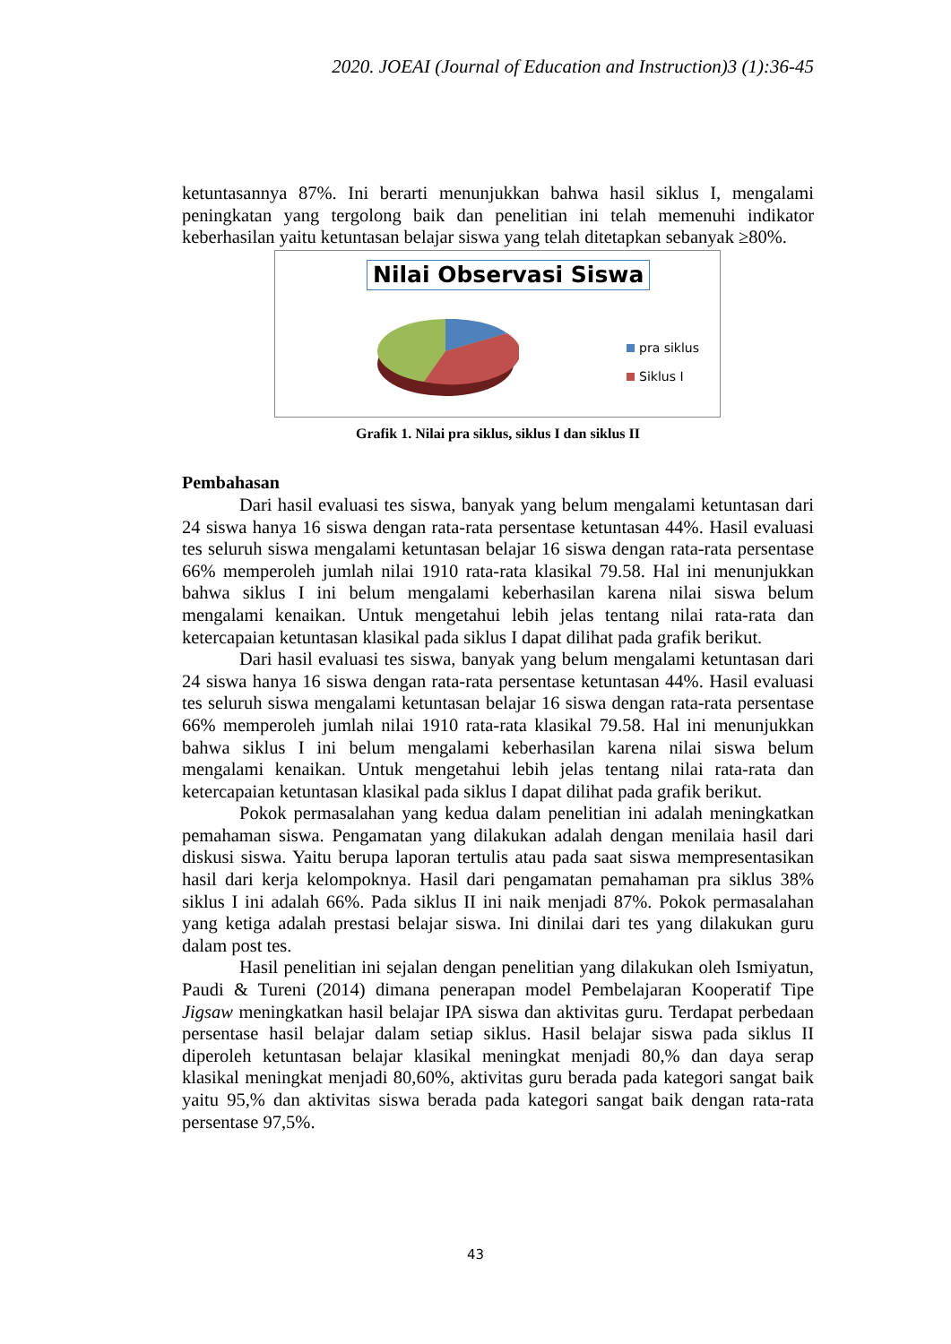2020. JOEAI (Journal of Education and Instruction)3 (1):36-45
ketuntasannya 87%. Ini berarti menunjukkan bahwa hasil siklus I, mengalami peningkatan yang tergolong baik dan penelitian ini telah memenuhi indikator keberhasilan yaitu ketuntasan belajar siswa yang telah ditetapkan sebanyak ≥80%.
Nilai Observasi Siswa
pra siklus
Siklus I
Grafik 1. Nilai pra siklus, siklus I dan siklus II
Pembahasan
Dari hasil evaluasi tes siswa, banyak yang belum mengalami ketuntasan dari 24 siswa hanya 16 siswa dengan rata-rata persentase ketuntasan 44%. Hasil evaluasi tes seluruh siswa mengalami ketuntasan belajar 16 siswa dengan rata-rata persentase 66% memperoleh jumlah nilai 1910 rata-rata klasikal 79.58. Hal ini menunjukkan bahwa siklus I ini belum mengalami keberhasilan karena nilai siswa belum mengalami kenaikan. Untuk mengetahui lebih jelas tentang nilai rata-rata dan ketercapaian ketuntasan klasikal pada siklus I dapat dilihat pada grafik berikut.
Dari hasil evaluasi tes siswa, banyak yang belum mengalami ketuntasan dari 24 siswa hanya 16 siswa dengan rata-rata persentase ketuntasan 44%. Hasil evaluasi tes seluruh siswa mengalami ketuntasan belajar 16 siswa dengan rata-rata persentase 66% memperoleh jumlah nilai 1910 rata-rata klasikal 79.58. Hal ini menunjukkan bahwa siklus I ini belum mengalami keberhasilan karena nilai siswa belum mengalami kenaikan. Untuk mengetahui lebih jelas tentang nilai rata-rata dan ketercapaian ketuntasan klasikal pada siklus I dapat dilihat pada grafik berikut.
Pokok permasalahan yang kedua dalam penelitian ini adalah meningkatkan pemahaman siswa. Pengamatan yang dilakukan adalah dengan menilaia hasil dari diskusi siswa. Yaitu berupa laporan tertulis atau pada saat siswa mempresentasikan hasil dari kerja kelompoknya. Hasil dari pengamatan pemahaman pra siklus 38% siklus I ini adalah 66%. Pada siklus II ini naik menjadi 87%. Pokok permasalahan yang ketiga adalah prestasi belajar siswa. Ini dinilai dari tes yang dilakukan guru dalam post tes.
Hasil penelitian ini sejalan dengan penelitian yang dilakukan oleh Ismiyatun, Paudi & Tureni (2014) dimana penerapan model Pembelajaran Kooperatif Tipe Jigsaw meningkatkan hasil belajar IPA siswa dan aktivitas guru. Terdapat perbedaan persentase hasil belajar dalam setiap siklus. Hasil belajar siswa pada siklus II diperoleh ketuntasan belajar klasikal meningkat menjadi 80,% dan daya serap klasikal meningkat menjadi 80,60%, aktivitas guru berada pada kategori sangat baik yaitu 95,% dan aktivitas siswa berada pada kategori sangat baik dengan rata-rata persentase 97,5%.
43